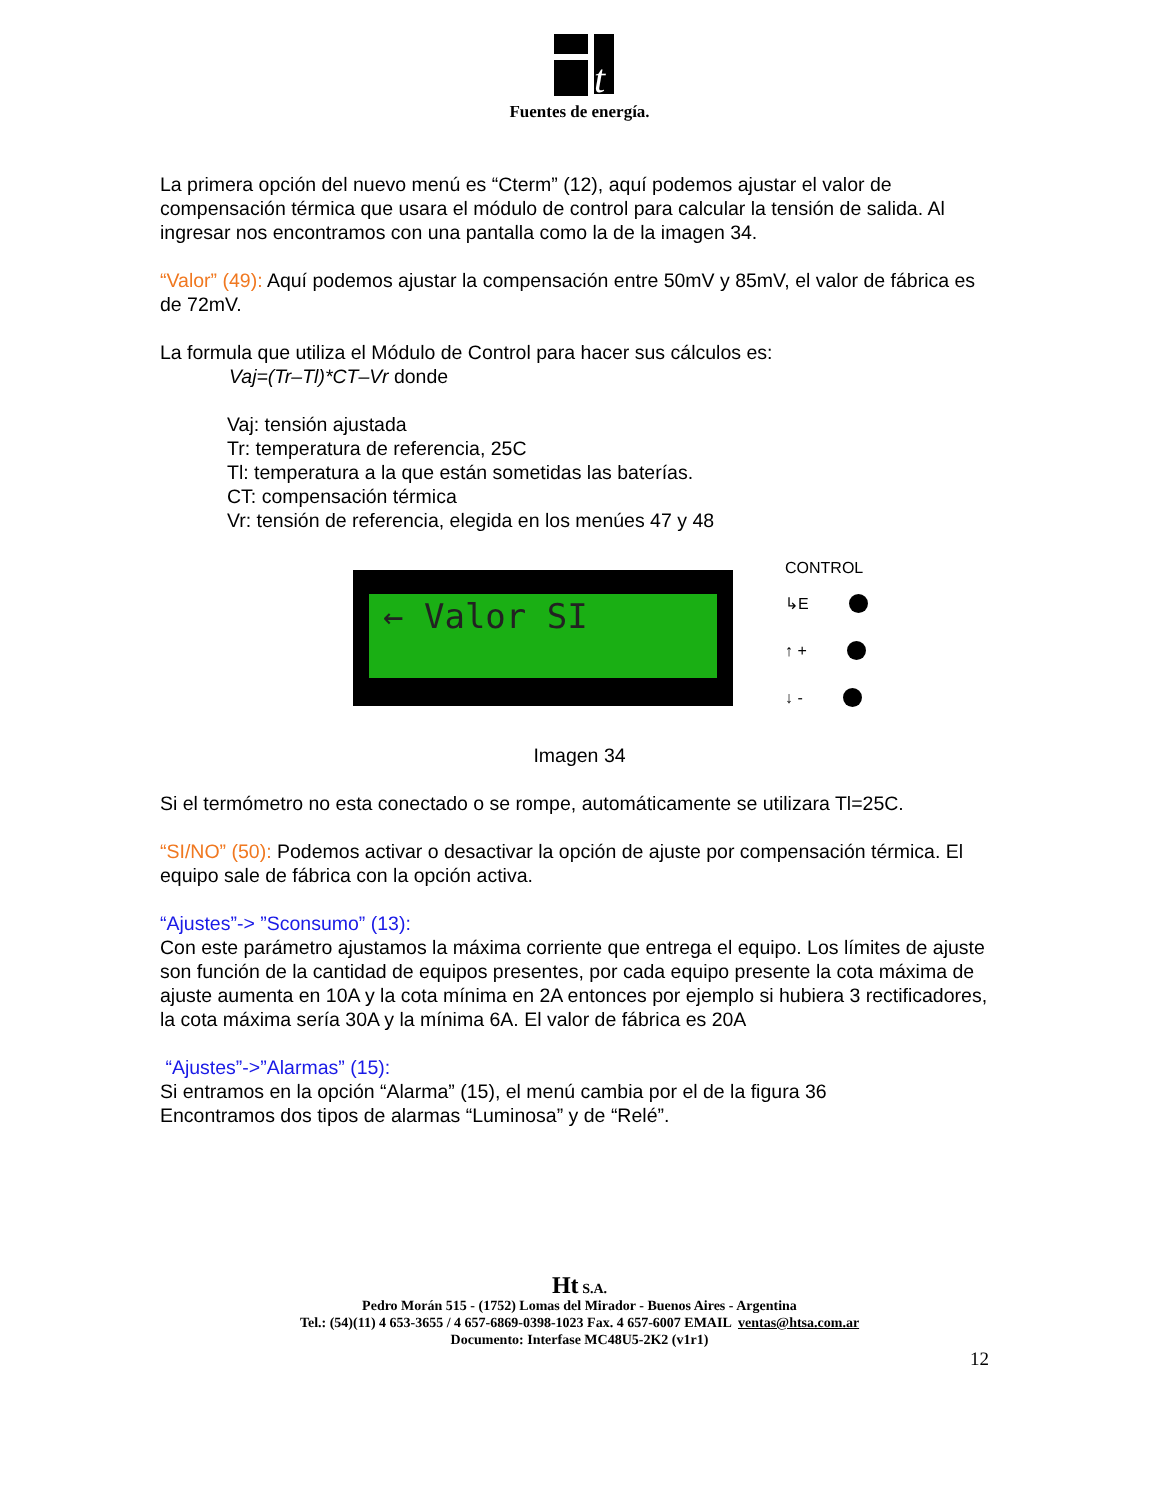t
Fuentes de energía.
La primera opción del nuevo menú es “Cterm” (12), aquí podemos ajustar el valor de compensación térmica que usara el módulo de control para calcular la tensión de salida. Al ingresar nos encontramos con una pantalla como la de la imagen 34.
“Valor” (49): Aquí podemos ajustar la compensación entre 50mV y 85mV, el valor de fábrica es de 72mV.
La formula que utiliza el Módulo de Control para hacer sus cálculos es:
Vaj=(Tr–Tl)*CT–Vr donde
Vaj: tensión ajustada
Tr: temperatura de referencia, 25C
Tl: temperatura a la que están sometidas las baterías.
CT: compensación térmica
Vr: tensión de referencia, elegida en los menúes 47 y 48
← Valor SI
CONTROL
↳E
↑ +
↓ -
Imagen 34
Si el termómetro no esta conectado o se rompe, automáticamente se utilizara Tl=25C.
“SI/NO” (50): Podemos activar o desactivar la opción de ajuste por compensación térmica. El equipo sale de fábrica con la opción activa.
“Ajustes”-> ”Sconsumo” (13):
Con este parámetro ajustamos la máxima corriente que entrega el equipo. Los límites de ajuste son función de la cantidad de equipos presentes, por cada equipo presente la cota máxima de ajuste aumenta en 10A y la cota mínima en 2A entonces por ejemplo si hubiera 3 rectificadores, la cota máxima sería 30A y la mínima 6A. El valor de fábrica es 20A
“Ajustes”->”Alarmas” (15):
Si entramos en la opción “Alarma” (15), el menú cambia por el de la figura 36
Encontramos dos tipos de alarmas “Luminosa” y de “Relé”.
Ht S.A.
Pedro Morán 515 - (1752) Lomas del Mirador - Buenos Aires - Argentina
Tel.: (54)(11) 4 653-3655 / 4 657-6869-0398-1023 Fax. 4 657-6007 EMAIL ventas@htsa.com.ar
Documento: Interfase MC48U5-2K2 (v1r1)
12